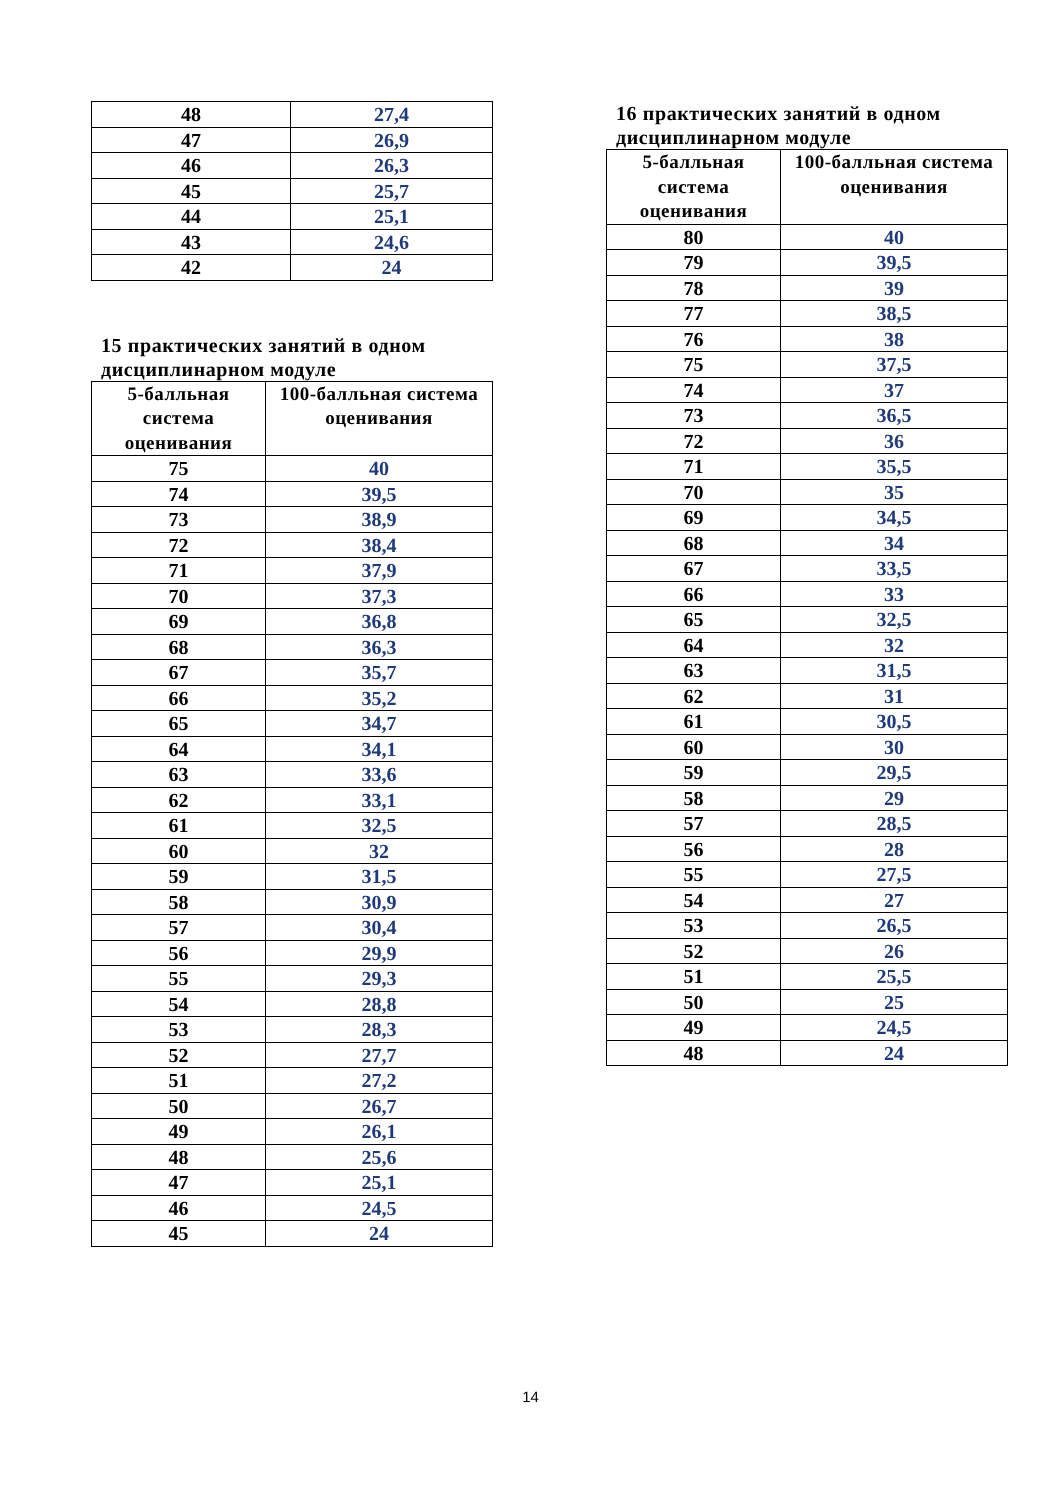| 48 | 27,4 |
| 47 | 26,9 |
| 46 | 26,3 |
| 45 | 25,7 |
| 44 | 25,1 |
| 43 | 24,6 |
| 42 | 24 |
15 практических занятий в одном
дисциплинарном модуле
| 5-балльная система оценивания | 100-балльная система оценивания |
| --- | --- |
| 75 | 40 |
| 74 | 39,5 |
| 73 | 38,9 |
| 72 | 38,4 |
| 71 | 37,9 |
| 70 | 37,3 |
| 69 | 36,8 |
| 68 | 36,3 |
| 67 | 35,7 |
| 66 | 35,2 |
| 65 | 34,7 |
| 64 | 34,1 |
| 63 | 33,6 |
| 62 | 33,1 |
| 61 | 32,5 |
| 60 | 32 |
| 59 | 31,5 |
| 58 | 30,9 |
| 57 | 30,4 |
| 56 | 29,9 |
| 55 | 29,3 |
| 54 | 28,8 |
| 53 | 28,3 |
| 52 | 27,7 |
| 51 | 27,2 |
| 50 | 26,7 |
| 49 | 26,1 |
| 48 | 25,6 |
| 47 | 25,1 |
| 46 | 24,5 |
| 45 | 24 |
16 практических занятий в одном
дисциплинарном модуле
| 5-балльная система оценивания | 100-балльная система оценивания |
| --- | --- |
| 80 | 40 |
| 79 | 39,5 |
| 78 | 39 |
| 77 | 38,5 |
| 76 | 38 |
| 75 | 37,5 |
| 74 | 37 |
| 73 | 36,5 |
| 72 | 36 |
| 71 | 35,5 |
| 70 | 35 |
| 69 | 34,5 |
| 68 | 34 |
| 67 | 33,5 |
| 66 | 33 |
| 65 | 32,5 |
| 64 | 32 |
| 63 | 31,5 |
| 62 | 31 |
| 61 | 30,5 |
| 60 | 30 |
| 59 | 29,5 |
| 58 | 29 |
| 57 | 28,5 |
| 56 | 28 |
| 55 | 27,5 |
| 54 | 27 |
| 53 | 26,5 |
| 52 | 26 |
| 51 | 25,5 |
| 50 | 25 |
| 49 | 24,5 |
| 48 | 24 |
14